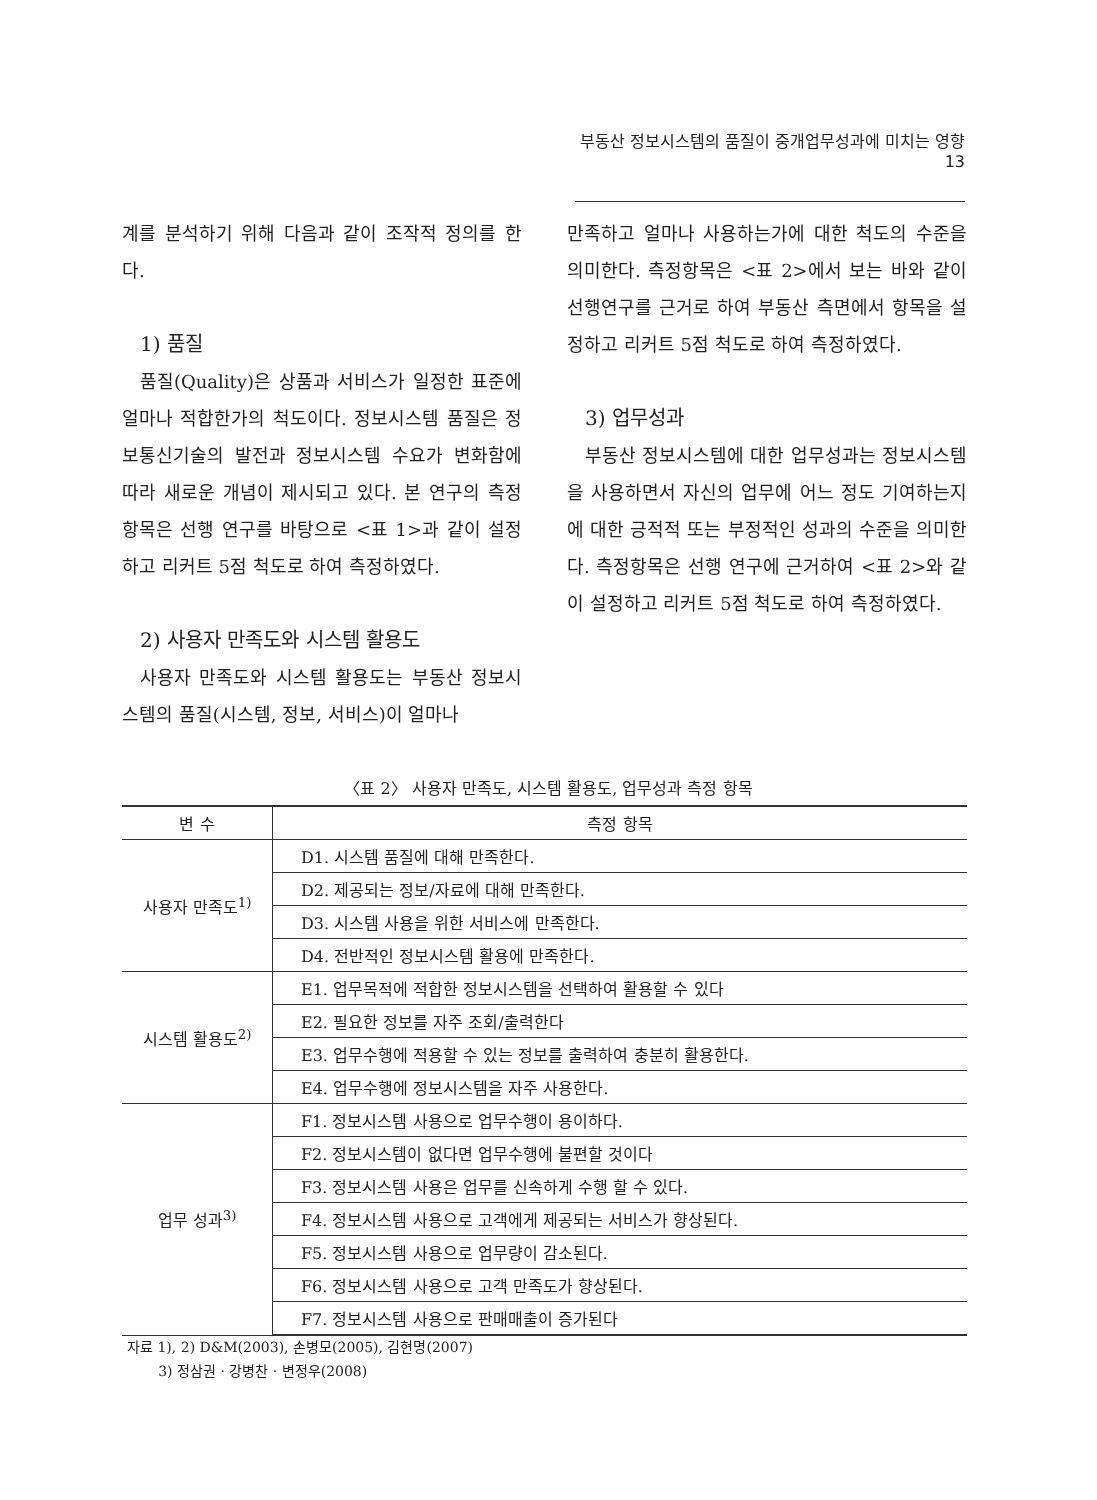부동산 정보시스템의 품질이 중개업무성과에 미치는 영향 13
계를 분석하기 위해 다음과 같이 조작적 정의를 한다.
1) 품질
품질(Quality)은 상품과 서비스가 일정한 표준에 얼마나 적합한가의 척도이다. 정보시스템 품질은 정보통신기술의 발전과 정보시스템 수요가 변화함에 따라 새로운 개념이 제시되고 있다. 본 연구의 측정항목은 선행 연구를 바탕으로 <표 1>과 같이 설정하고 리커트 5점 척도로 하여 측정하였다.
2) 사용자 만족도와 시스템 활용도
사용자 만족도와 시스템 활용도는 부동산 정보시스템의 품질(시스템, 정보, 서비스)이 얼마나
만족하고 얼마나 사용하는가에 대한 척도의 수준을 의미한다. 측정항목은 <표 2>에서 보는 바와 같이 선행연구를 근거로 하여 부동산 측면에서 항목을 설정하고 리커트 5점 척도로 하여 측정하였다.
3) 업무성과
부동산 정보시스템에 대한 업무성과는 정보시스템을 사용하면서 자신의 업무에 어느 정도 기여하는지에 대한 긍적적 또는 부정적인 성과의 수준을 의미한다. 측정항목은 선행 연구에 근거하여 <표 2>와 같이 설정하고 리커트 5점 척도로 하여 측정하였다.
〈표 2〉 사용자 만족도, 시스템 활용도, 업무성과 측정 항목
| 변 수 | 측정 항목 |
| --- | --- |
| 사용자 만족도<sup>1)</sup> | D1. 시스템 품질에 대해 만족한다. |
| | D2. 제공되는 정보/자료에 대해 만족한다. |
| | D3. 시스템 사용을 위한 서비스에 만족한다. |
| | D4. 전반적인 정보시스템 활용에 만족한다. |
| 시스템 활용도<sup>2)</sup> | E1. 업무목적에 적합한 정보시스템을 선택하여 활용할 수 있다 |
| | E2. 필요한 정보를 자주 조회/출력한다 |
| | E3. 업무수행에 적용할 수 있는 정보를 출력하여 충분히 활용한다. |
| | E4. 업무수행에 정보시스템을 자주 사용한다. |
| 업무 성과<sup>3)</sup> | F1. 정보시스템 사용으로 업무수행이 용이하다. |
| | F2. 정보시스템이 없다면 업무수행에 불편할 것이다 |
| | F3. 정보시스템 사용은 업무를 신속하게 수행 할 수 있다. |
| | F4. 정보시스템 사용으로 고객에게 제공되는 서비스가 향상된다. |
| | F5. 정보시스템 사용으로 업무량이 감소된다. |
| | F6. 정보시스템 사용으로 고객 만족도가 향상된다. |
| | F7. 정보시스템 사용으로 판매매출이 증가된다 |
자료 1), 2) D&M(2003), 손병모(2005), 김현명(2007)
3) 정삼권 · 강병찬 · 변정우(2008)